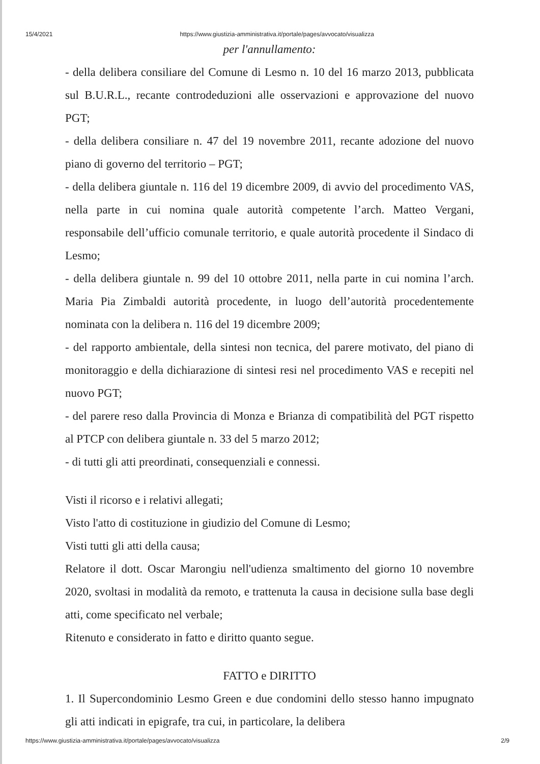15/4/2021 https://www.giustizia-amministrativa.it/portale/pages/avvocato/visualizza
per l'annullamento:
- della delibera consiliare del Comune di Lesmo n. 10 del 16 marzo 2013, pubblicata sul B.U.R.L., recante controdeduzioni alle osservazioni e approvazione del nuovo PGT;
- della delibera consiliare n. 47 del 19 novembre 2011, recante adozione del nuovo piano di governo del territorio – PGT;
- della delibera giuntale n. 116 del 19 dicembre 2009, di avvio del procedimento VAS, nella parte in cui nomina quale autorità competente l’arch. Matteo Vergani, responsabile dell’ufficio comunale territorio, e quale autorità procedente il Sindaco di Lesmo;
- della delibera giuntale n. 99 del 10 ottobre 2011, nella parte in cui nomina l’arch. Maria Pia Zimbaldi autorità procedente, in luogo dell’autorità procedentemente nominata con la delibera n. 116 del 19 dicembre 2009;
- del rapporto ambientale, della sintesi non tecnica, del parere motivato, del piano di monitoraggio e della dichiarazione di sintesi resi nel procedimento VAS e recepiti nel nuovo PGT;
- del parere reso dalla Provincia di Monza e Brianza di compatibilità del PGT rispetto al PTCP con delibera giuntale n. 33 del 5 marzo 2012;
- di tutti gli atti preordinati, consequenziali e connessi.
Visti il ricorso e i relativi allegati;
Visto l'atto di costituzione in giudizio del Comune di Lesmo;
Visti tutti gli atti della causa;
Relatore il dott. Oscar Marongiu nell'udienza smaltimento del giorno 10 novembre 2020, svoltasi in modalità da remoto, e trattenuta la causa in decisione sulla base degli atti, come specificato nel verbale;
Ritenuto e considerato in fatto e diritto quanto segue.
FATTO e DIRITTO
1. Il Supercondominio Lesmo Green e due condomini dello stesso hanno impugnato gli atti indicati in epigrafe, tra cui, in particolare, la delibera
https://www.giustizia-amministrativa.it/portale/pages/avvocato/visualizza 2/9